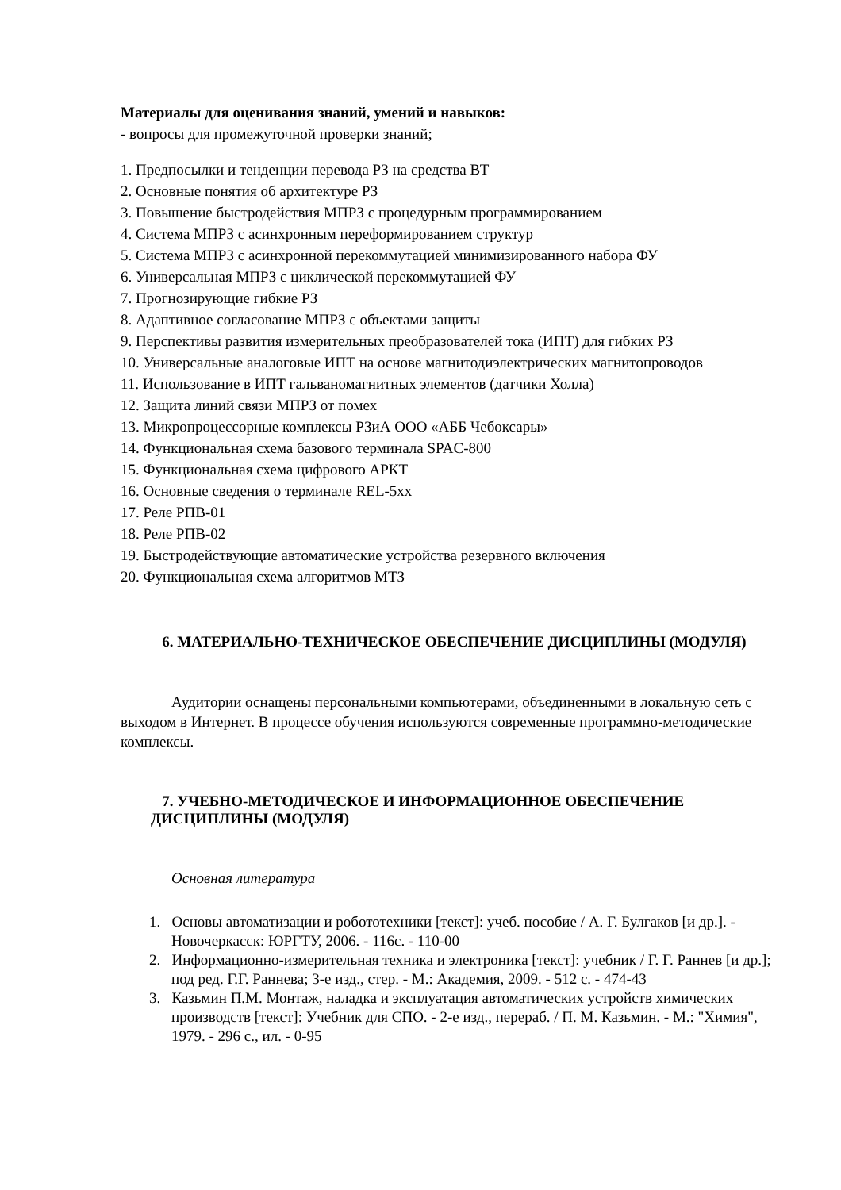Материалы для оценивания знаний, умений и навыков:
- вопросы для промежуточной проверки знаний;
1. Предпосылки и тенденции перевода РЗ на средства ВТ
2. Основные понятия об архитектуре РЗ
3. Повышение быстродействия МПРЗ с процедурным программированием
4. Система МПРЗ с асинхронным переформированием структур
5. Система МПРЗ с асинхронной перекоммутацией минимизированного набора ФУ
6. Универсальная МПРЗ с циклической перекоммутацией ФУ
7. Прогнозирующие гибкие РЗ
8. Адаптивное согласование МПРЗ с объектами защиты
9. Перспективы развития измерительных преобразователей тока (ИПТ) для гибких РЗ
10. Универсальные аналоговые ИПТ на основе магнитодиэлектрических магнитопроводов
11. Использование в ИПТ гальваномагнитных элементов (датчики Холла)
12. Защита линий связи МПРЗ от помех
13. Микропроцессорные комплексы РЗиА ООО «АББ Чебоксары»
14. Функциональная схема базового терминала SPAC-800
15. Функциональная схема цифрового АРКТ
16. Основные сведения о терминале REL-5xx
17. Реле РПВ-01
18. Реле РПВ-02
19. Быстродействующие автоматические устройства резервного включения
20. Функциональная схема алгоритмов МТЗ
6. МАТЕРИАЛЬНО-ТЕХНИЧЕСКОЕ ОБЕСПЕЧЕНИЕ ДИСЦИПЛИНЫ (МОДУЛЯ)
Аудитории оснащены персональными компьютерами, объединенными в локальную сеть с выходом в Интернет. В процессе обучения используются современные программно-методические комплексы.
7. УЧЕБНО-МЕТОДИЧЕСКОЕ И ИНФОРМАЦИОННОЕ ОБЕСПЕЧЕНИЕ ДИСЦИПЛИНЫ (МОДУЛЯ)
Основная литература
1. Основы автоматизации и робототехники [текст]: учеб. пособие / А. Г. Булгаков [и др.]. - Новочеркасск: ЮРГТУ, 2006. - 116с. - 110-00
2. Информационно-измерительная техника и электроника [текст]: учебник / Г. Г. Раннев [и др.]; под ред. Г.Г. Раннева; 3-е изд., стер. - М.: Академия, 2009. - 512 с. - 474-43
3. Казьмин П.М. Монтаж, наладка и эксплуатация автоматических устройств химических производств [текст]: Учебник для СПО. - 2-е изд., перераб. / П. М. Казьмин. - М.: "Химия", 1979. - 296 с., ил. - 0-95